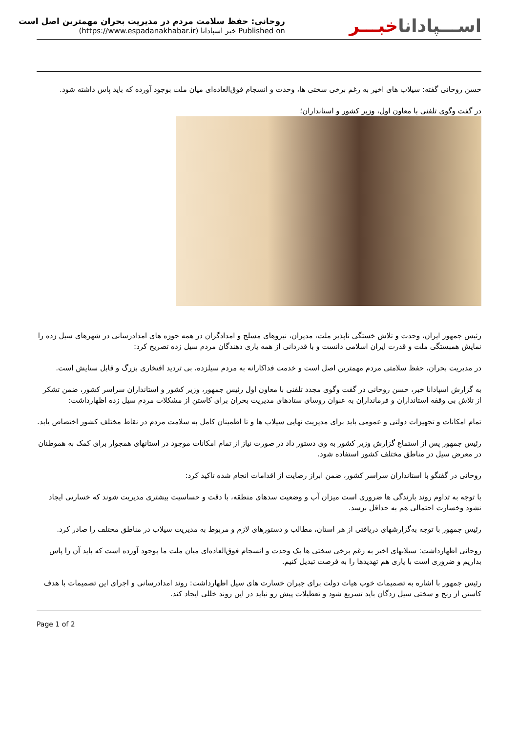روحانی: حفظ سلامت مردم در مدیریت بحران مهمترین اصل است
Published on خبر اسپادانا (https://www.espadanakhabar.ir)
اســـپاداناخبـــر
حسن روحانی گفته: سیلاب های اخیر به رغم برخی سختی ها، وحدت و انسجام فوق‌العاده‌ای میان ملت بوجود آورده که باید پاس داشته شود.
در گفت وگوی تلفنی با معاون اول، وزیر کشور و استانداران؛
رئیس جمهور ایران، وحدت و تلاش خستگی ناپذیر ملت، مدیران، نیروهای مسلح و امدادگران در همه حوزه های امدادرسانی در شهرهای سیل زده را نمایش همبستگی ملت و قدرت ایران اسلامی دانست و با قدردانی از همه یاری دهندگان مردم سیل زده تصریح کرد:
در مدیریت بحران، حفظ سلامتی مردم مهمترین اصل است و خدمت فداکارانه به مردم سیلزده، بی تردید افتخاری بزرگ و قابل ستایش است.
به گزارش اسپادانا خبر، حسن روحانی در گفت وگوی مجدد تلفنی با معاون اول رئیس جمهور، وزیر کشور و استانداران سراسر کشور، ضمن تشکر از تلاش بی وقفه استانداران و فرمانداران به عنوان روسای ستادهای مدیریت بحران برای کاستن از مشکلات مردم سیل زده اظهارداشت:
تمام امکانات و تجهیزات دولتی و عمومی باید برای مدیریت نهایی سیلاب ها و تا اطمینان کامل به سلامت مردم در نقاط مختلف کشور اختصاص یابد.
رئیس جمهور پس از استماع گزارش وزیر کشور به وی دستور داد در صورت نیاز از تمام امکانات موجود در استانهای همجوار برای کمک به هموطنان در معرض سیل در مناطق مختلف کشور استفاده شود.
روحانی در گفتگو با استانداران سراسر کشور، ضمن ابراز رضایت از اقدامات انجام شده تاکید کرد:
با توجه به تداوم روند بارندگی ها ضروری است میزان آب و وضعیت سدهای منطقه، با دقت و حساسیت بیشتری مدیریت شوند که خسارتی ایجاد نشود وخسارت احتمالی هم به حداقل برسد.
رئیس جمهور با توجه به‌گزارشهای دریافتی از هر استان، مطالب و دستورهای لازم و مربوط به مدیریت سیلاب در مناطق مختلف را صادر کرد.
روحانی اظهارداشت: سیلابهای اخیر به رغم برخی سختی ها یک وحدت و انسجام فوق‌العاده‌ای میان ملت ما بوجود آورده است که باید آن را پاس بداریم و ضروری است با یاری هم تهدیدها را به فرصت تبدیل کنیم.
رئیس جمهور با اشاره به تصمیمات خوب هیات دولت برای جبران خسارت های سیل اظهارداشت: روند امدادرسانی و اجرای این تصمیمات با هدف کاستن از رنج و سختی سیل زدگان باید تسریع شود و تعطیلات پیش رو نباید در این روند خللی ایجاد کند.
Page 1 of 2